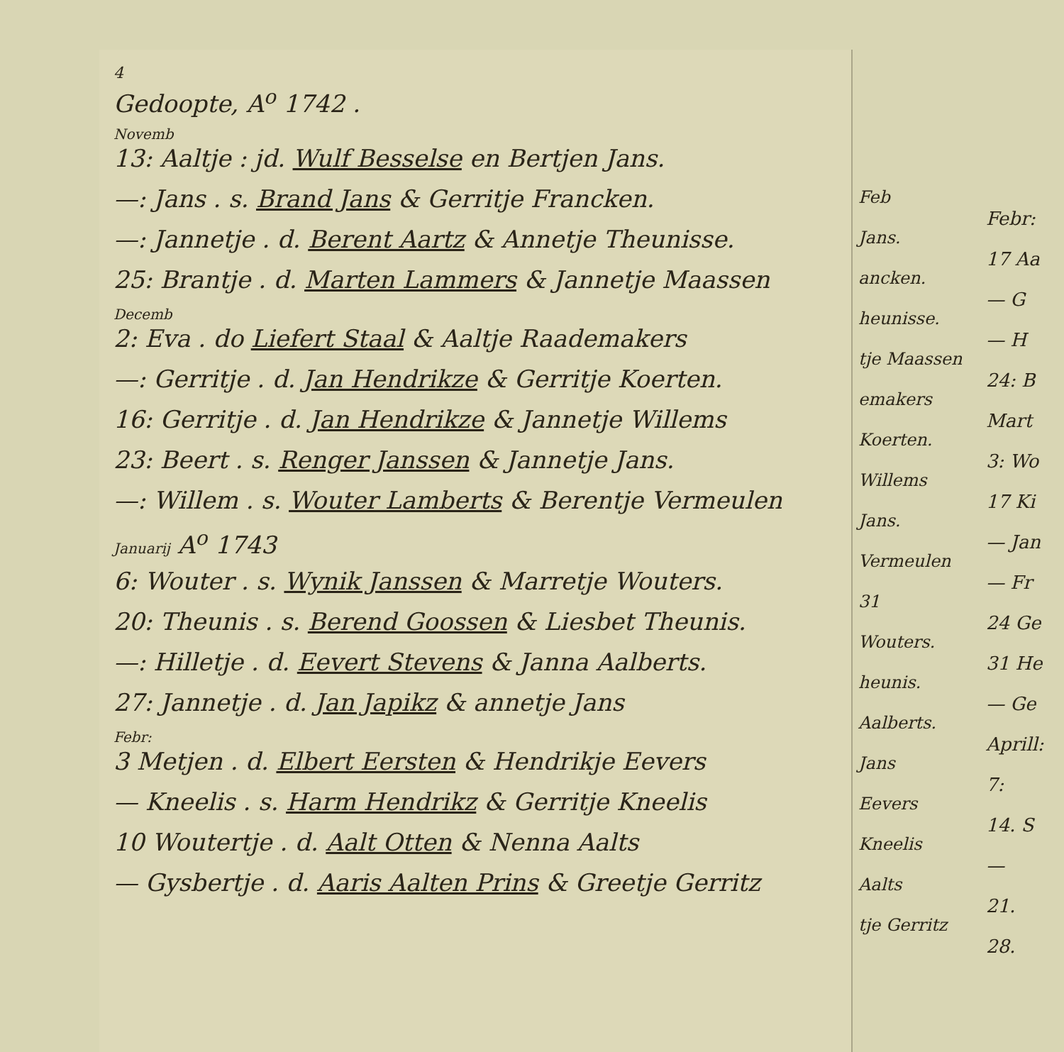4
Gedoopte, A<sup>o</sup> 1742 .
Novemb
13: Aaltje : jd. Wulf Besselse en Bertjen Jans.
—: Jans . s. Brand Jans & Gerritje Francken.
—: Jannetje . d. Berent Aartz & Annetje Theunisse.
25: Brantje . d. Marten Lammers & Jannetje Maassen
Decemb
2: Eva . do Liefert Staal & Aaltje Raademakers
—: Gerritje . d. Jan Hendrikze & Gerritje Koerten.
16: Gerritje . d. Jan Hendrikze & Jannetje Willems
23: Beert . s. Renger Janssen & Jannetje Jans.
—: Willem . s. Wouter Lamberts & Berentje Vermeulen
Januarij A<sup>o</sup> 1743
6: Wouter . s. Wynik Janssen & Marretje Wouters.
20: Theunis . s. Berend Goossen & Liesbet Theunis.
—: Hilletje . d. Eevert Stevens & Janna Aalberts.
27: Jannetje . d. Jan Japikz & annetje Jans
Febr:
3 Metjen . d. Elbert Eersten & Hendrikje Eevers
— Kneelis . s. Harm Hendrikz & Gerritje Kneelis
10 Woutertje . d. Aalt Otten & Nenna Aalts
— Gysbertje . d. Aaris Aalten Prins & Greetje Gerritz
Feb
Jans.
ancken.
heunisse.
tje Maassen
emakers
Koerten.
Willems
Jans.
Vermeulen
31
Wouters.
heunis.
Aalberts.
Jans
Eevers
Kneelis
Aalts
tje Gerritz
Febr:
17 Aa
— G
— H
24: B
Mart
3: Wo
17 Ki
— Jan
— Fr
24 Ge
31 He
— Ge
Aprill: 7:
14. S
—
21.
28.